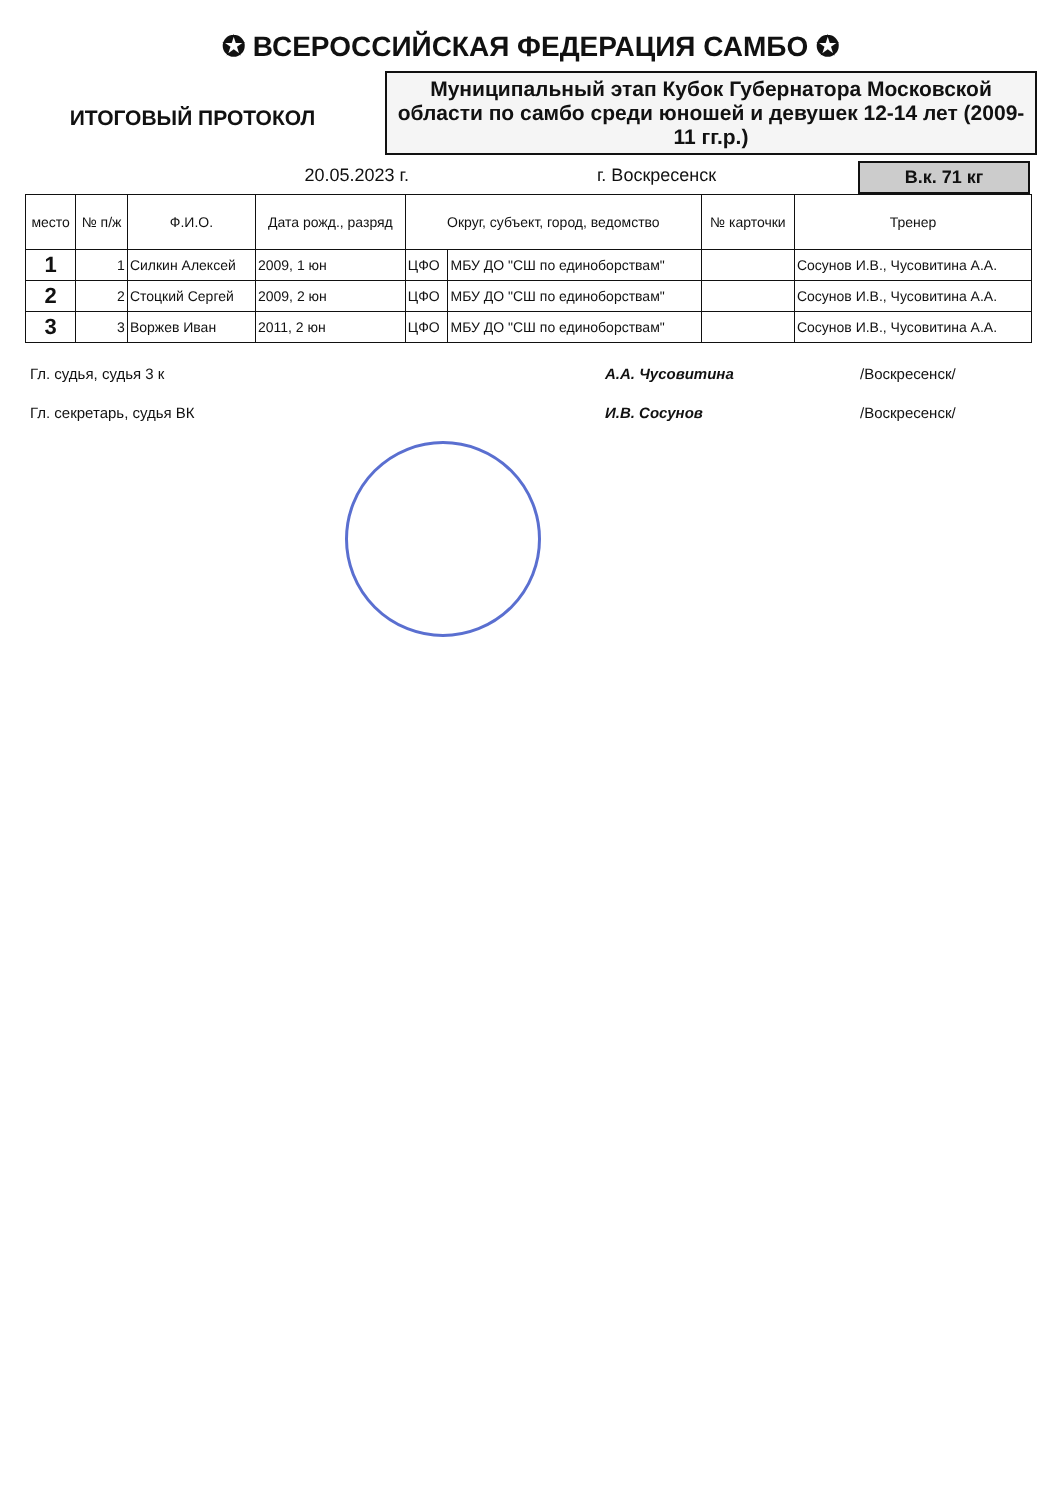✪ ВСЕРОССИЙСКАЯ ФЕДЕРАЦИЯ САМБО ✪
ИТОГОВЫЙ ПРОТОКОЛ
Муниципальный этап Кубок Губернатора Московской области по самбо среди юношей и девушек 12-14 лет (2009-11 гг.р.)
20.05.2023 г. г. Воскресенск В.к. 71 кг
| место | № п/ж | Ф.И.О. | Дата рожд., разряд | Округ, субъект, город, ведомство | | № карточки | Тренер |
| --- | --- | --- | --- | --- | --- | --- | --- |
| 1 | 1 | Силкин Алексей | 2009, 1 юн | ЦФО | МБУ ДО "СШ по единоборствам" | | Сосунов И.В., Чусовитина А.А. |
| 2 | 2 | Стоцкий Сергей | 2009, 2 юн | ЦФО | МБУ ДО "СШ по единоборствам" | | Сосунов И.В., Чусовитина А.А. |
| 3 | 3 | Воржев Иван | 2011, 2 юн | ЦФО | МБУ ДО "СШ по единоборствам" | | Сосунов И.В., Чусовитина А.А. |
Гл. судья, судья 3 к А.А. Чусовитина /Воскресенск/
Гл. секретарь, судья ВК И.В. Сосунов /Воскресенск/